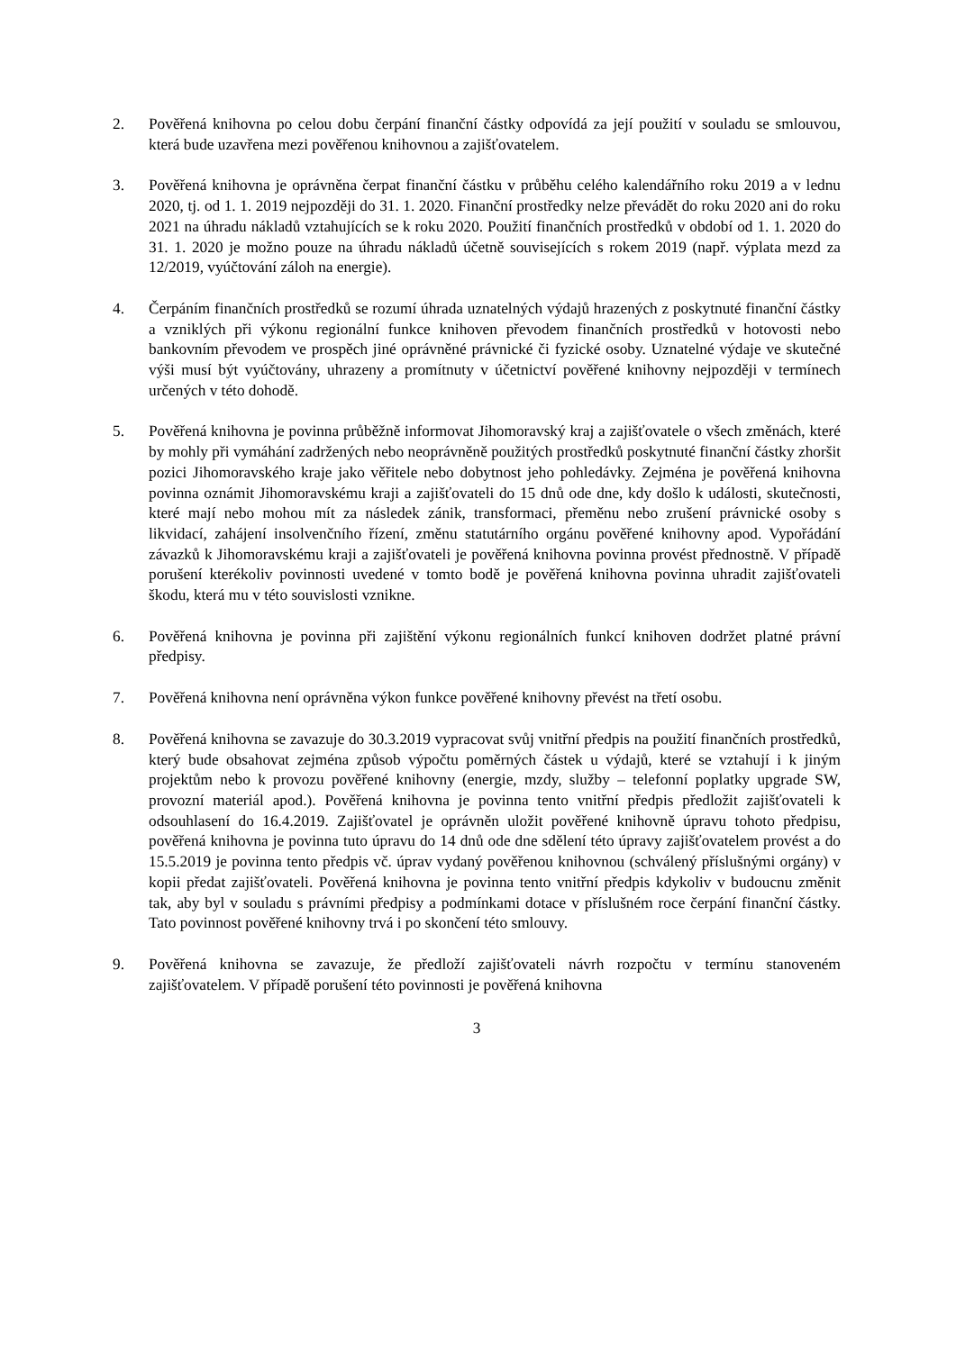2. Pověřená knihovna po celou dobu čerpání finanční částky odpovídá za její použití v souladu se smlouvou, která bude uzavřena mezi pověřenou knihovnou a zajišťovatelem.
3. Pověřená knihovna je oprávněna čerpat finanční částku v průběhu celého kalendářního roku 2019 a v lednu 2020, tj. od 1. 1. 2019 nejpozději do 31. 1. 2020. Finanční prostředky nelze převádět do roku 2020 ani do roku 2021 na úhradu nákladů vztahujících se k roku 2020. Použití finančních prostředků v období od 1. 1. 2020 do 31. 1. 2020 je možno pouze na úhradu nákladů účetně souvisejících s rokem 2019 (např. výplata mezd za 12/2019, vyúčtování záloh na energie).
4. Čerpáním finančních prostředků se rozumí úhrada uznatelných výdajů hrazených z poskytnuté finanční částky a vzniklých při výkonu regionální funkce knihoven převodem finančních prostředků v hotovosti nebo bankovním převodem ve prospěch jiné oprávněné právnické či fyzické osoby. Uznatelné výdaje ve skutečné výši musí být vyúčtovány, uhrazeny a promítnuty v účetnictví pověřené knihovny nejpozději v termínech určených v této dohodě.
5. Pověřená knihovna je povinna průběžně informovat Jihomoravský kraj a zajišťovatele o všech změnách, které by mohly při vymáhání zadržených nebo neoprávněně použitých prostředků poskytnuté finanční částky zhoršit pozici Jihomoravského kraje jako věřitele nebo dobytnost jeho pohledávky. Zejména je pověřená knihovna povinna oznámit Jihomoravskému kraji a zajišťovateli do 15 dnů ode dne, kdy došlo k události, skutečnosti, které mají nebo mohou mít za následek zánik, transformaci, přeměnu nebo zrušení právnické osoby s likvidací, zahájení insolvenčního řízení, změnu statutárního orgánu pověřené knihovny apod. Vypořádání závazků k Jihomoravskému kraji a zajišťovateli je pověřená knihovna povinna provést přednostně. V případě porušení kterékoliv povinnosti uvedené v tomto bodě je pověřená knihovna povinna uhradit zajišťovateli škodu, která mu v této souvislosti vznikne.
6. Pověřená knihovna je povinna při zajištění výkonu regionálních funkcí knihoven dodržet platné právní předpisy.
7. Pověřená knihovna není oprávněna výkon funkce pověřené knihovny převést na třetí osobu.
8. Pověřená knihovna se zavazuje do 30.3.2019 vypracovat svůj vnitřní předpis na použití finančních prostředků, který bude obsahovat zejména způsob výpočtu poměrných částek u výdajů, které se vztahují i k jiným projektům nebo k provozu pověřené knihovny (energie, mzdy, služby – telefonní poplatky upgrade SW, provozní materiál apod.). Pověřená knihovna je povinna tento vnitřní předpis předložit zajišťovateli k odsouhlasení do 16.4.2019. Zajišťovatel je oprávněn uložit pověřené knihovně úpravu tohoto předpisu, pověřená knihovna je povinna tuto úpravu do 14 dnů ode dne sdělení této úpravy zajišťovatelem provést a do 15.5.2019 je povinna tento předpis vč. úprav vydaný pověřenou knihovnou (schválený příslušnými orgány) v kopii předat zajišťovateli. Pověřená knihovna je povinna tento vnitřní předpis kdykoliv v budoucnu změnit tak, aby byl v souladu s právními předpisy a podmínkami dotace v příslušném roce čerpání finanční částky. Tato povinnost pověřené knihovny trvá i po skončení této smlouvy.
9. Pověřená knihovna se zavazuje, že předloží zajišťovateli návrh rozpočtu v termínu stanoveném zajišťovatelem. V případě porušení této povinnosti je pověřená knihovna
3